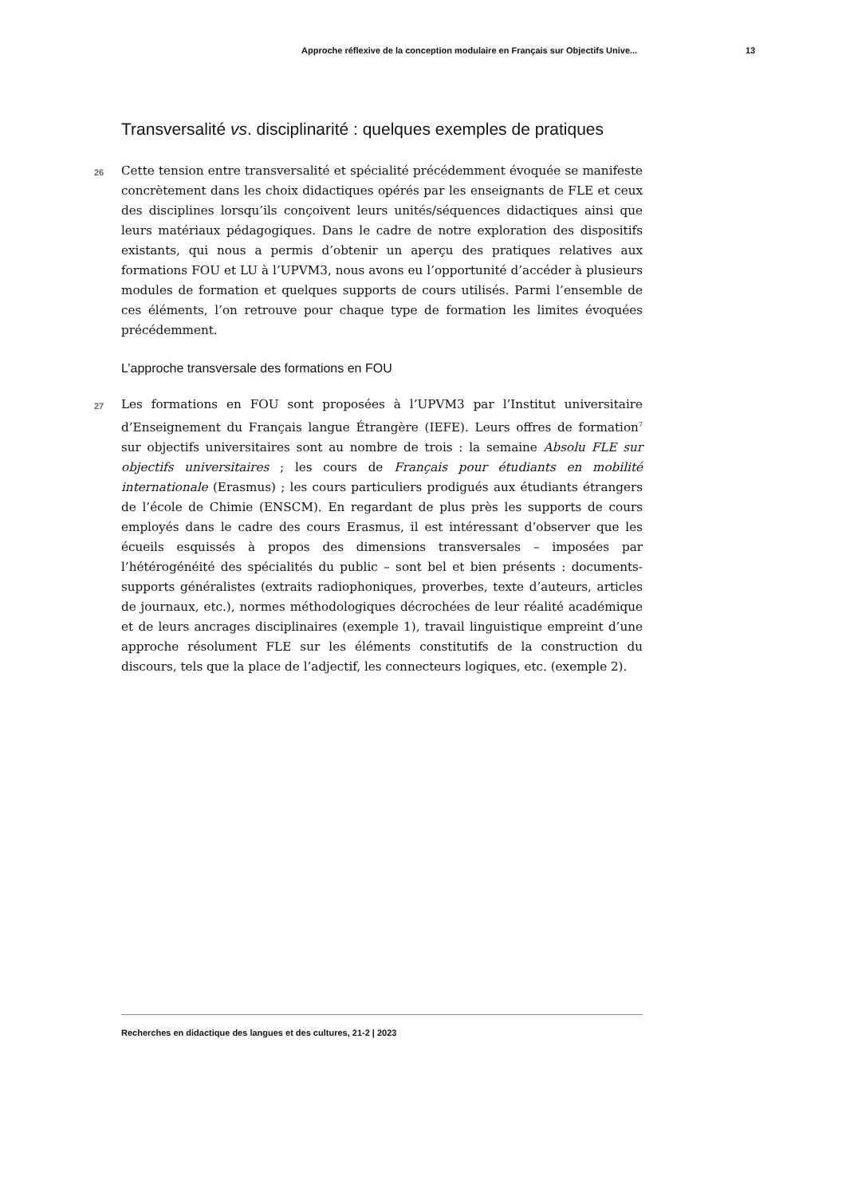Approche réflexive de la conception modulaire en Français sur Objectifs Unive... 13
Transversalité vs. disciplinarité : quelques exemples de pratiques
26 Cette tension entre transversalité et spécialité précédemment évoquée se manifeste concrètement dans les choix didactiques opérés par les enseignants de FLE et ceux des disciplines lorsqu’ils conçoivent leurs unités/séquences didactiques ainsi que leurs matériaux pédagogiques. Dans le cadre de notre exploration des dispositifs existants, qui nous a permis d’obtenir un aperçu des pratiques relatives aux formations FOU et LU à l’UPVM3, nous avons eu l’opportunité d’accéder à plusieurs modules de formation et quelques supports de cours utilisés. Parmi l’ensemble de ces éléments, l’on retrouve pour chaque type de formation les limites évoquées précédemment.
L’approche transversale des formations en FOU
27 Les formations en FOU sont proposées à l’UPVM3 par l’Institut universitaire d’Enseignement du Français langue Étrangère (IEFE). Leurs offres de formation<sup>7</sup> sur objectifs universitaires sont au nombre de trois : la semaine Absolu FLE sur objectifs universitaires ; les cours de Français pour étudiants en mobilité internationale (Erasmus) ; les cours particuliers prodigués aux étudiants étrangers de l’école de Chimie (ENSCM). En regardant de plus près les supports de cours employés dans le cadre des cours Erasmus, il est intéressant d’observer que les écueils esquissés à propos des dimensions transversales – imposées par l’hétérogénéité des spécialités du public – sont bel et bien présents : documents-supports généralistes (extraits radiophoniques, proverbes, texte d’auteurs, articles de journaux, etc.), normes méthodologiques décrochées de leur réalité académique et de leurs ancrages disciplinaires (exemple 1), travail linguistique empreint d’une approche résolument FLE sur les éléments constitutifs de la construction du discours, tels que la place de l’adjectif, les connecteurs logiques, etc. (exemple 2).
Recherches en didactique des langues et des cultures, 21-2 | 2023